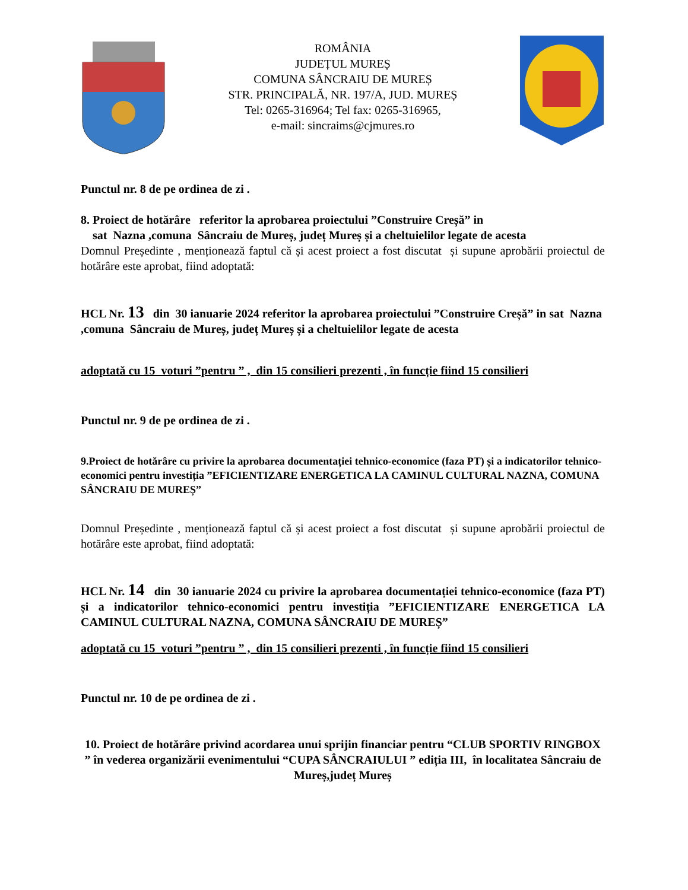ROMÂNIA
JUDEȚUL MUREȘ
COMUNA SÂNCRAIU DE MUREȘ
STR. PRINCIPALĂ, NR. 197/A, JUD. MUREȘ
Tel: 0265-316964; Tel fax: 0265-316965,
e-mail: sincraims@cjmures.ro
Punctul nr. 8 de pe ordinea de zi .
8. Proiect de hotărâre referitor la aprobarea proiectului ”Construire Creșă” in
sat Nazna ,comuna Sâncraiu de Mureș, județ Mureș și a cheltuielilor legate de acesta
Domnul Președinte , menționează faptul că și acest proiect a fost discutat și supune aprobării proiectul de hotărâre este aprobat, fiind adoptată:
HCL Nr. 13 din 30 ianuarie 2024 referitor la aprobarea proiectului ”Construire Creșă” in sat Nazna ,comuna Sâncraiu de Mureș, județ Mureș și a cheltuielilor legate de acesta
adoptată cu 15 voturi ”pentru ” , din 15 consilieri prezenti , în funcție fiind 15 consilieri
Punctul nr. 9 de pe ordinea de zi .
9.Proiect de hotărâre cu privire la aprobarea documentației tehnico-economice (faza PT) și a indicatorilor tehnico-economici pentru investiția ”EFICIENTIZARE ENERGETICA LA CAMINUL CULTURAL NAZNA, COMUNA SÂNCRAIU DE MUREȘ”
Domnul Președinte , menționează faptul că și acest proiect a fost discutat și supune aprobării proiectul de hotărâre este aprobat, fiind adoptată:
HCL Nr. 14 din 30 ianuarie 2024 cu privire la aprobarea documentației tehnico-economice (faza PT) și a indicatorilor tehnico-economici pentru investiția ”EFICIENTIZARE ENERGETICA LA CAMINUL CULTURAL NAZNA, COMUNA SÂNCRAIU DE MUREȘ”
adoptată cu 15 voturi ”pentru ” , din 15 consilieri prezenti , în funcție fiind 15 consilieri
Punctul nr. 10 de pe ordinea de zi .
10. Proiect de hotărâre privind acordarea unui sprijin financiar pentru “CLUB SPORTIV RINGBOX ” în vederea organizării evenimentului “CUPA SÂNCRAIULUI ” ediția III, în localitatea Sâncraiu de Mureș,județ Mureș